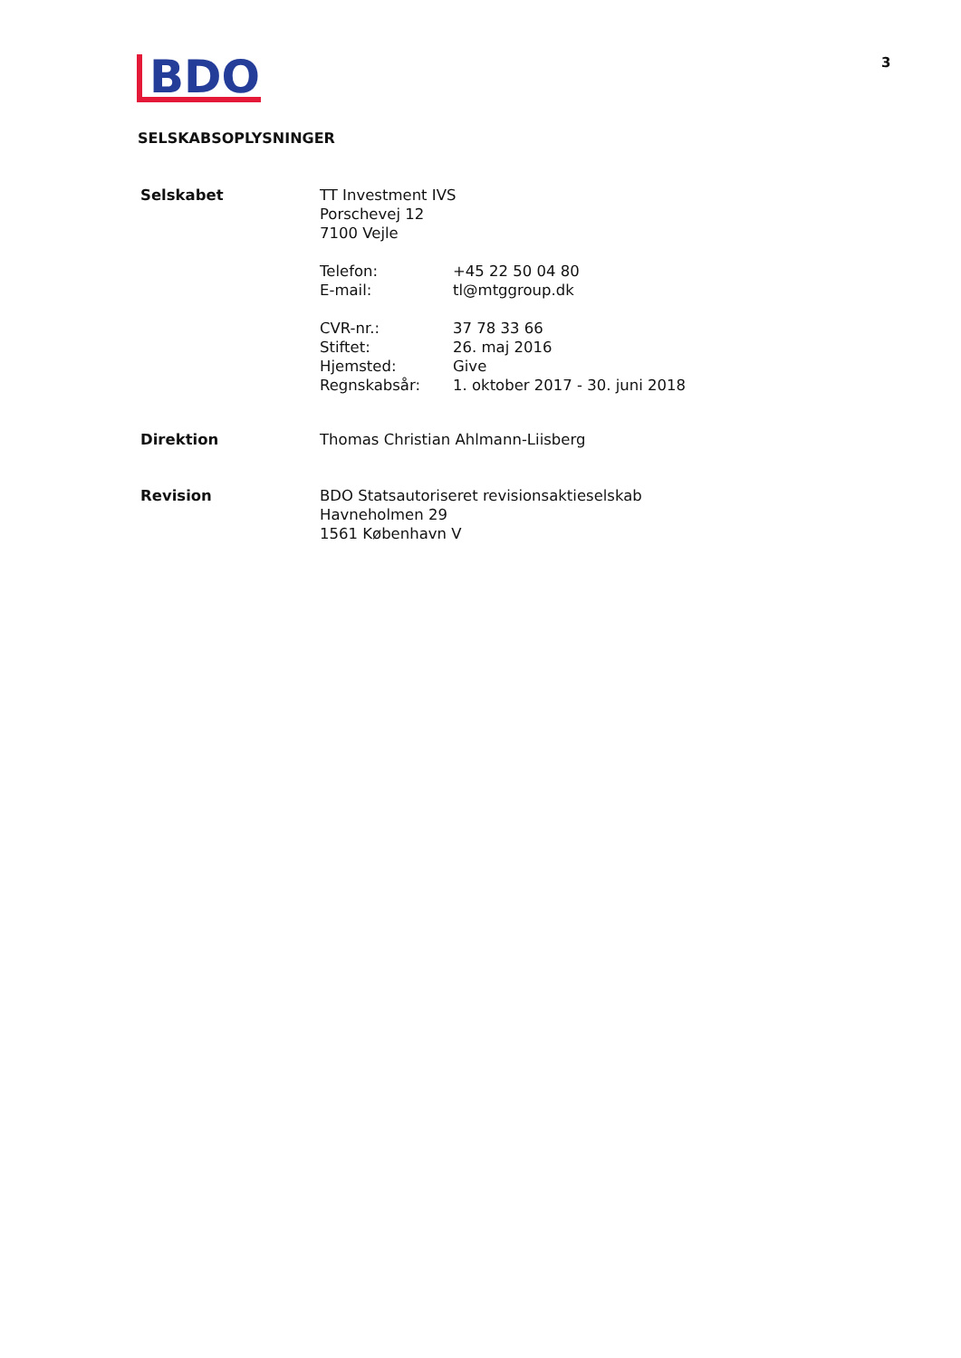BDO
3
SELSKABSOPLYSNINGER
Selskabet TT Investment IVS
Porschevej 12
7100 Vejle
Telefon: +45 22 50 04 80
E-mail: tl@mtggroup.dk
CVR-nr.: 37 78 33 66
Stiftet: 26. maj 2016
Hjemsted: Give
Regnskabsår: 1. oktober 2017 - 30. juni 2018
Direktion Thomas Christian Ahlmann-Liisberg
Revision BDO Statsautoriseret revisionsaktieselskab
Havneholmen 29
1561 København V